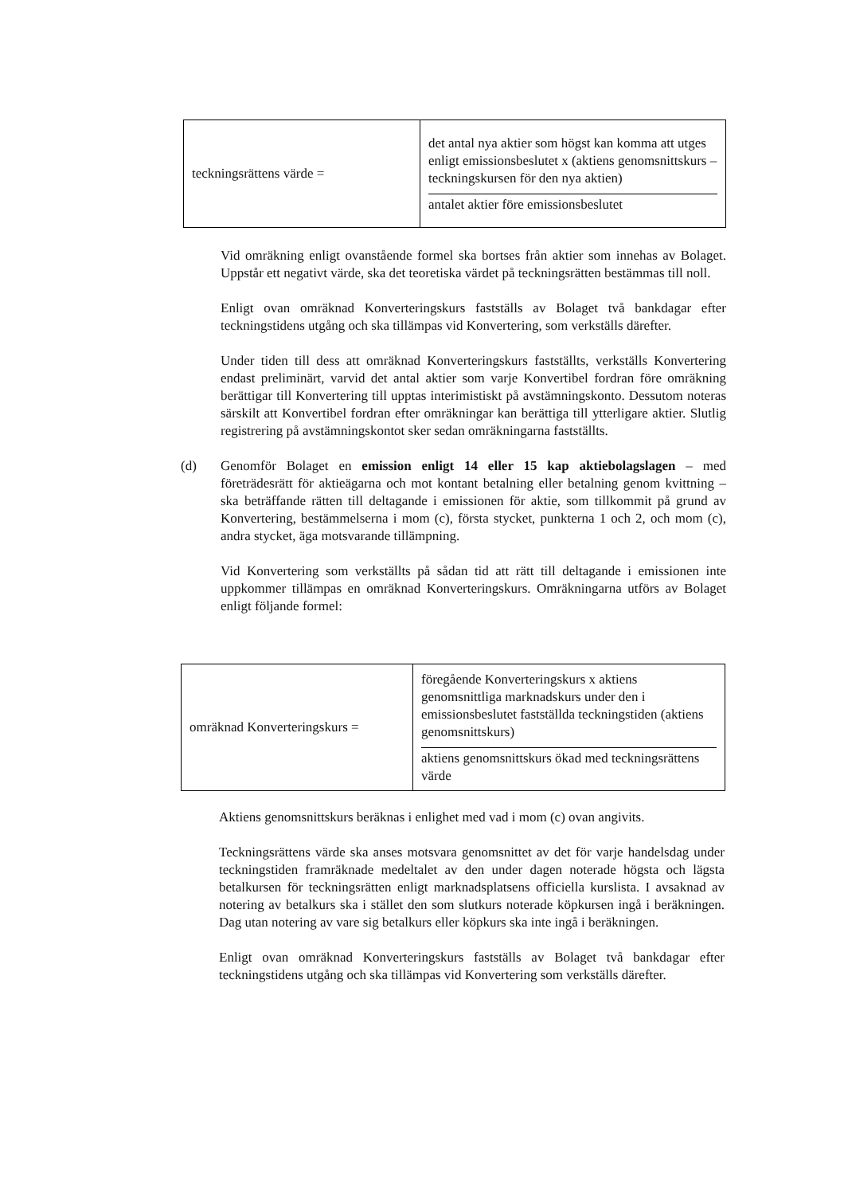| teckningsrättens värde = | det antal nya aktier som högst kan komma att utges enligt emissionsbeslutet x (aktiens genomsnittskurs – teckningskursen för den nya aktien) antalet aktier före emissionsbeslutet |
Vid omräkning enligt ovanstående formel ska bortses från aktier som innehas av Bolaget. Uppstår ett negativt värde, ska det teoretiska värdet på teckningsrätten bestämmas till noll.
Enligt ovan omräknad Konverteringskurs fastställs av Bolaget två bankdagar efter teckningstidens utgång och ska tillämpas vid Konvertering, som verkställs därefter.
Under tiden till dess att omräknad Konverteringskurs fastställts, verkställs Konvertering endast preliminärt, varvid det antal aktier som varje Konvertibel fordran före omräkning berättigar till Konvertering till upptas interimistiskt på avstämningskonto. Dessutom noteras särskilt att Konvertibel fordran efter omräkningar kan berättiga till ytterligare aktier. Slutlig registrering på avstämningskontot sker sedan omräkningarna fastställts.
(d)
Genomför Bolaget en emission enligt 14 eller 15 kap aktiebolagslagen – med företrädesrätt för aktieägarna och mot kontant betalning eller betalning genom kvittning – ska beträffande rätten till deltagande i emissionen för aktie, som tillkommit på grund av Konvertering, bestämmelserna i mom (c), första stycket, punkterna 1 och 2, och mom (c), andra stycket, äga motsvarande tillämpning.
Vid Konvertering som verkställts på sådan tid att rätt till deltagande i emissionen inte uppkommer tillämpas en omräknad Konverteringskurs. Omräkningarna utförs av Bolaget enligt följande formel:
| omräknad Konverteringskurs = | föregående Konverteringskurs x aktiens genomsnittliga marknadskurs under den i emissionsbeslutet fastställda teckningstiden (aktiens genomsnittskurs) aktiens genomsnittskurs ökad med teckningsrättens värde |
Aktiens genomsnittskurs beräknas i enlighet med vad i mom (c) ovan angivits.
Teckningsrättens värde ska anses motsvara genomsnittet av det för varje handelsdag under teckningstiden framräknade medeltalet av den under dagen noterade högsta och lägsta betalkursen för teckningsrätten enligt marknadsplatsens officiella kurslista. I avsaknad av notering av betalkurs ska i stället den som slutkurs noterade köpkursen ingå i beräkningen. Dag utan notering av vare sig betalkurs eller köpkurs ska inte ingå i beräkningen.
Enligt ovan omräknad Konverteringskurs fastställs av Bolaget två bankdagar efter teckningstidens utgång och ska tillämpas vid Konvertering som verkställs därefter.